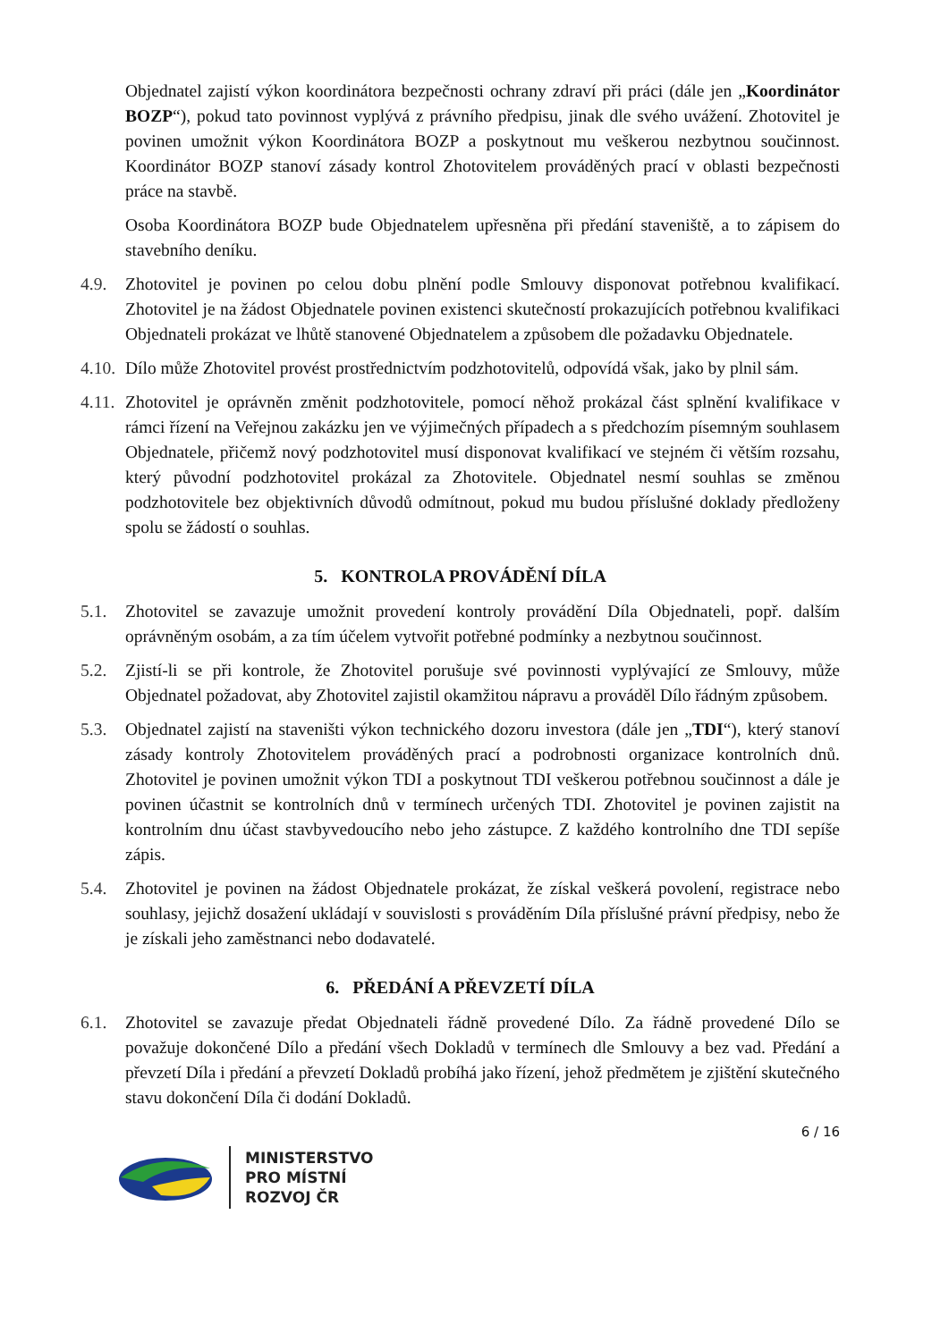Objednatel zajistí výkon koordinátora bezpečnosti ochrany zdraví při práci (dále jen „Koordinátor BOZP“), pokud tato povinnost vyplývá z právního předpisu, jinak dle svého uvážení. Zhotovitel je povinen umožnit výkon Koordinátora BOZP a poskytnout mu veškerou nezbytnou součinnost. Koordinátor BOZP stanoví zásady kontrol Zhotovitelem prováděných prací v oblasti bezpečnosti práce na stavbě.
Osoba Koordinátora BOZP bude Objednatelem upřesněna při předání staveniště, a to zápisem do stavebního deníku.
4.9. Zhotovitel je povinen po celou dobu plnění podle Smlouvy disponovat potřebnou kvalifikací. Zhotovitel je na žádost Objednatele povinen existenci skutečností prokazujících potřebnou kvalifikaci Objednateli prokázat ve lhůtě stanovené Objednatelem a způsobem dle požadavku Objednatele.
4.10.
Dílo může Zhotovitel provést prostřednictvím podzhotovitelů, odpovídá však, jako by plnil sám.
4.11.
Zhotovitel je oprávněn změnit podzhotovitele, pomocí něhož prokázal část splnění kvalifikace v rámci řízení na Veřejnou zakázku jen ve výjimečných případech a s předchozím písemným souhlasem Objednatele, přičemž nový podzhotovitel musí disponovat kvalifikací ve stejném či větším rozsahu, který původní podzhotovitel prokázal za Zhotovitele. Objednatel nesmí souhlas se změnou podzhotovitele bez objektivních důvodů odmítnout, pokud mu budou příslušné doklady předloženy spolu se žádostí o souhlas.
5. KONTROLA PROVÁDĚNÍ DÍLA
5.1. Zhotovitel se zavazuje umožnit provedení kontroly provádění Díla Objednateli, popř. dalším oprávněným osobám, a za tím účelem vytvořit potřebné podmínky a nezbytnou součinnost.
5.2. Zjistí-li se při kontrole, že Zhotovitel porušuje své povinnosti vyplývající ze Smlouvy, může Objednatel požadovat, aby Zhotovitel zajistil okamžitou nápravu a prováděl Dílo řádným způsobem.
5.3. Objednatel zajistí na staveništi výkon technického dozoru investora (dále jen „TDI“), který stanoví zásady kontroly Zhotovitelem prováděných prací a podrobnosti organizace kontrolních dnů. Zhotovitel je povinen umožnit výkon TDI a poskytnout TDI veškerou potřebnou součinnost a dále je povinen účastnit se kontrolních dnů v termínech určených TDI. Zhotovitel je povinen zajistit na kontrolním dnu účast stavbyvedoucího nebo jeho zástupce. Z každého kontrolního dne TDI sepíše zápis.
5.4. Zhotovitel je povinen na žádost Objednatele prokázat, že získal veškerá povolení, registrace nebo souhlasy, jejichž dosažení ukládají v souvislosti s prováděním Díla příslušné právní předpisy, nebo že je získali jeho zaměstnanci nebo dodavatelé.
6. PŘEDÁNÍ A PŘEVZETÍ DÍLA
6.1. Zhotovitel se zavazuje předat Objednateli řádně provedené Dílo. Za řádně provedené Dílo se považuje dokončené Dílo a předání všech Dokladů v termínech dle Smlouvy a bez vad. Předání a převzetí Díla i předání a převzetí Dokladů probíhá jako řízení, jehož předmětem je zjištění skutečného stavu dokončení Díla či dodání Dokladů.
6 / 16
MINISTERSTVO
PRO MÍSTNÍ
ROZVOJ ČR